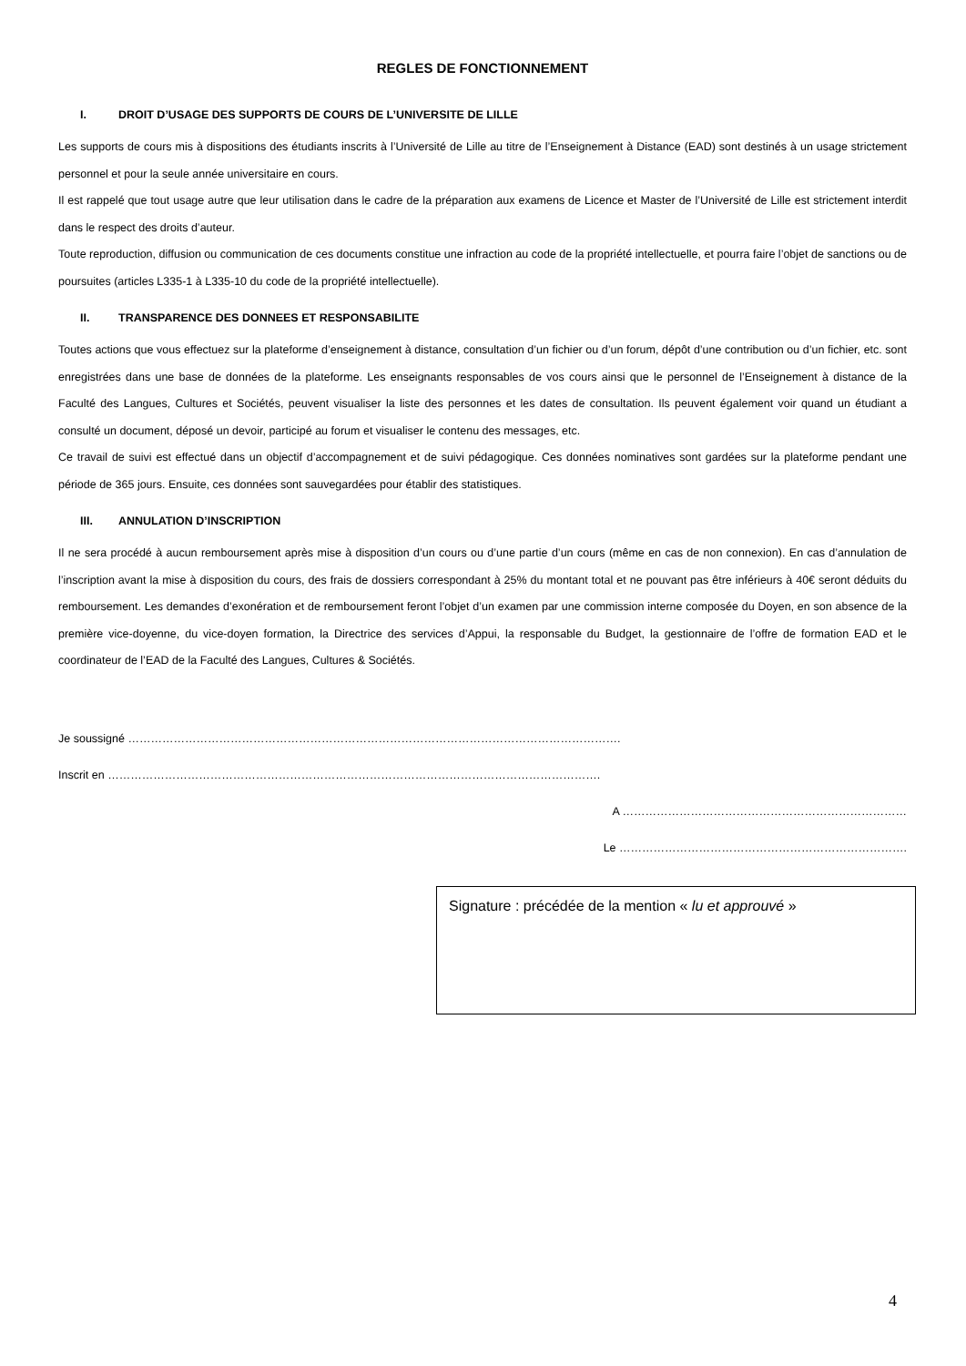REGLES DE FONCTIONNEMENT
I. DROIT D’USAGE DES SUPPORTS DE COURS DE L’UNIVERSITE DE LILLE
Les supports de cours mis à dispositions des étudiants inscrits à l’Université de Lille au titre de l’Enseignement à Distance (EAD) sont destinés à un usage strictement personnel et pour la seule année universitaire en cours.
Il est rappelé que tout usage autre que leur utilisation dans le cadre de la préparation aux examens de Licence et Master de l’Université de Lille est strictement interdit dans le respect des droits d’auteur.
Toute reproduction, diffusion ou communication de ces documents constitue une infraction au code de la propriété intellectuelle, et pourra faire l’objet de sanctions ou de poursuites (articles L335-1 à L335-10 du code de la propriété intellectuelle).
II. TRANSPARENCE DES DONNEES ET RESPONSABILITE
Toutes actions que vous effectuez sur la plateforme d’enseignement à distance, consultation d’un fichier ou d’un forum, dépôt d’une contribution ou d’un fichier, etc. sont enregistrées dans une base de données de la plateforme. Les enseignants responsables de vos cours ainsi que le personnel de l’Enseignement à distance de la Faculté des Langues, Cultures et Sociétés, peuvent visualiser la liste des personnes et les dates de consultation. Ils peuvent également voir quand un étudiant a consulté un document, déposé un devoir, participé au forum et visualiser le contenu des messages, etc.
Ce travail de suivi est effectué dans un objectif d’accompagnement et de suivi pédagogique. Ces données nominatives sont gardées sur la plateforme pendant une période de 365 jours. Ensuite, ces données sont sauvegardées pour établir des statistiques.
III. ANNULATION D’INSCRIPTION
Il ne sera procédé à aucun remboursement après mise à disposition d’un cours ou d’une partie d’un cours (même en cas de non connexion). En cas d’annulation de l’inscription avant la mise à disposition du cours, des frais de dossiers correspondant à 25% du montant total et ne pouvant pas être inférieurs à 40€ seront déduits du remboursement. Les demandes d’exonération et de remboursement feront l’objet d’un examen par une commission interne composée du Doyen, en son absence de la première vice-doyenne, du vice-doyen formation, la Directrice des services d’Appui, la responsable du Budget, la gestionnaire de l’offre de formation EAD et le coordinateur de l’EAD de la Faculté des Langues, Cultures & Sociétés.
Je soussigné ………………………………………………………………………………………………………………….
Inscrit en ………………………………………………………………………………………………………………….
A …………………………………………………………………
Le ………………………………………………………………….
Signature : précédée de la mention « lu et approuvé »
4